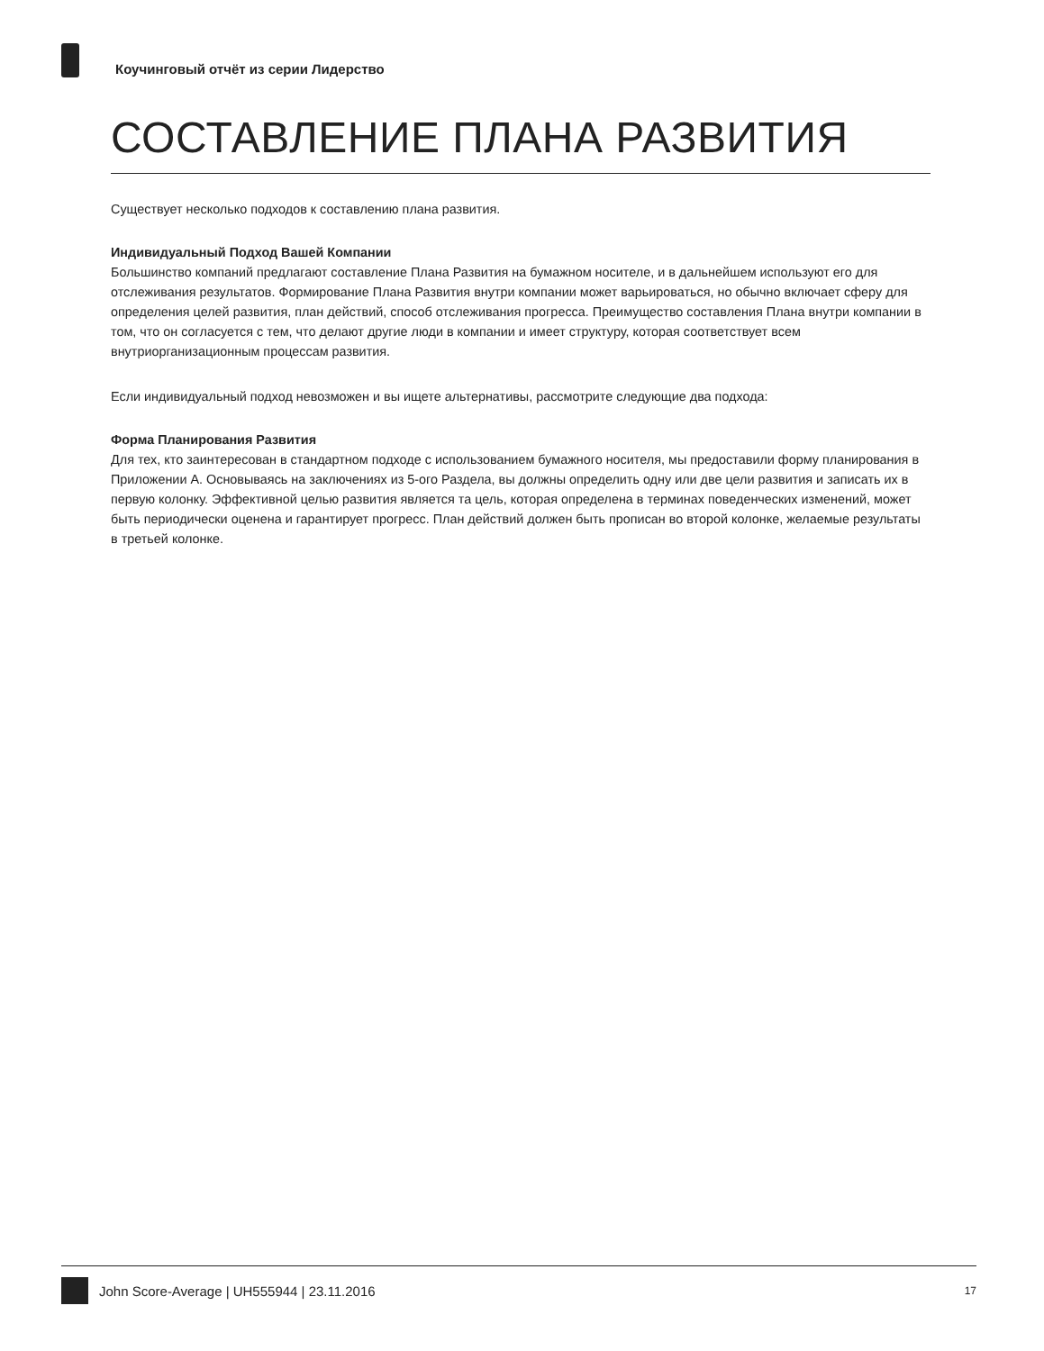Коучинговый отчёт из серии Лидерство
СОСТАВЛЕНИЕ ПЛАНА РАЗВИТИЯ
Существует несколько подходов к составлению плана развития.
Индивидуальный Подход Вашей Компании
Большинство компаний предлагают составление Плана Развития на бумажном носителе, и в дальнейшем используют его для отслеживания результатов. Формирование Плана Развития внутри компании может варьироваться, но обычно включает сферу для определения целей развития, план действий, способ отслеживания прогресса. Преимущество составления Плана внутри компании в том, что он согласуется с тем, что делают другие люди в компании и имеет структуру, которая соответствует всем внутриорганизационным процессам развития.
Если индивидуальный подход невозможен и вы ищете альтернативы, рассмотрите следующие два подхода:
Форма Планирования Развития
Для тех, кто заинтересован в стандартном подходе с использованием бумажного носителя, мы предоставили форму планирования в Приложении А. Основываясь на заключениях из 5-ого Раздела, вы должны определить одну или две цели развития и записать их в первую колонку. Эффективной целью развития является та цель, которая определена в терминах поведенческих изменений, может быть периодически оценена и гарантирует прогресс. План действий должен быть прописан во второй колонке, желаемые результаты в третьей колонке.
John Score-Average | UH555944 | 23.11.2016 17